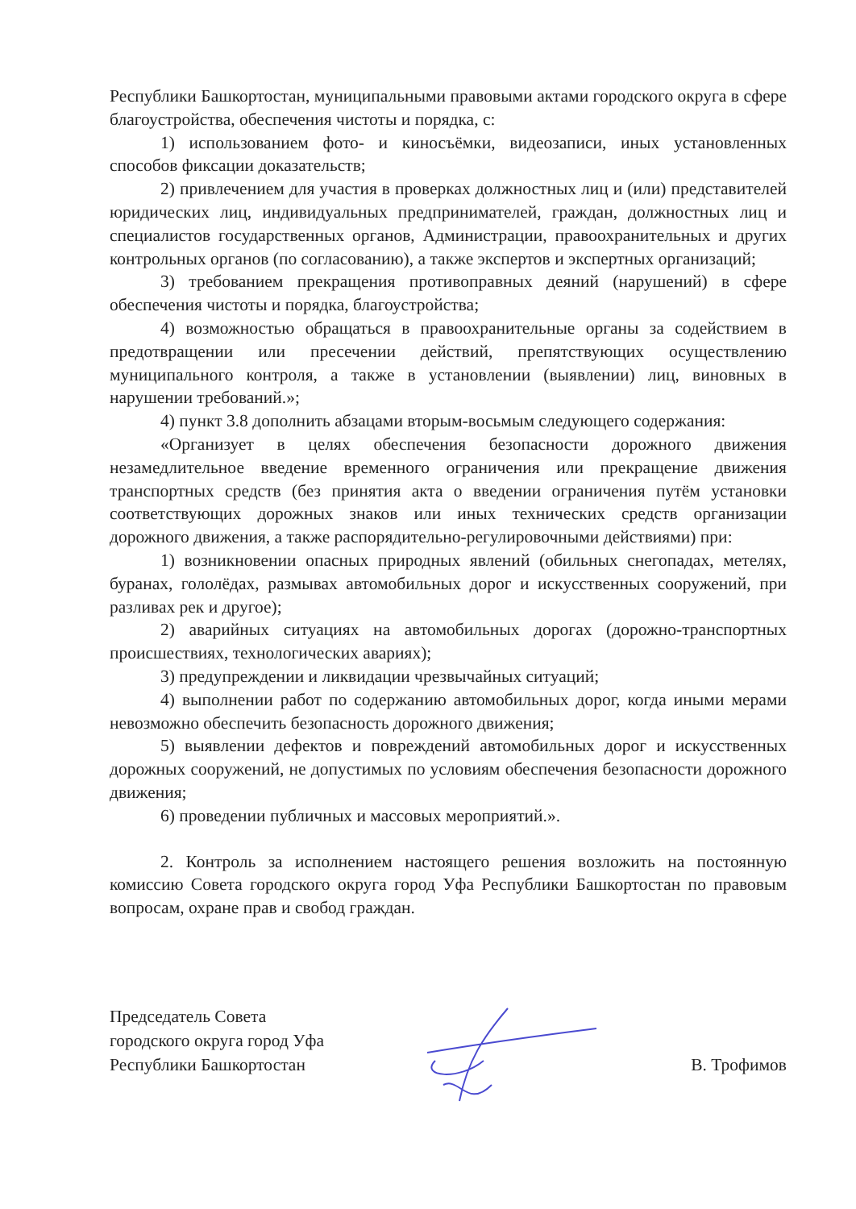Республики Башкортостан, муниципальными правовыми актами городского округа в сфере благоустройства, обеспечения чистоты и порядка, с:
1) использованием фото- и киносъёмки, видеозаписи, иных установленных способов фиксации доказательств;
2) привлечением для участия в проверках должностных лиц и (или) представителей юридических лиц, индивидуальных предпринимателей, граждан, должностных лиц и специалистов государственных органов, Администрации, правоохранительных и других контрольных органов (по согласованию), а также экспертов и экспертных организаций;
3) требованием прекращения противоправных деяний (нарушений) в сфере обеспечения чистоты и порядка, благоустройства;
4) возможностью обращаться в правоохранительные органы за содействием в предотвращении или пресечении действий, препятствующих осуществлению муниципального контроля, а также в установлении (выявлении) лиц, виновных в нарушении требований.»;
4) пункт 3.8 дополнить абзацами вторым-восьмым следующего содержания:
«Организует в целях обеспечения безопасности дорожного движения незамедлительное введение временного ограничения или прекращение движения транспортных средств (без принятия акта о введении ограничения путём установки соответствующих дорожных знаков или иных технических средств организации дорожного движения, а также распорядительно-регулировочными действиями) при:
1) возникновении опасных природных явлений (обильных снегопадах, метелях, буранах, гололёдах, размывах автомобильных дорог и искусственных сооружений, при разливах рек и другое);
2) аварийных ситуациях на автомобильных дорогах (дорожно-транспортных происшествиях, технологических авариях);
3) предупреждении и ликвидации чрезвычайных ситуаций;
4) выполнении работ по содержанию автомобильных дорог, когда иными мерами невозможно обеспечить безопасность дорожного движения;
5) выявлении дефектов и повреждений автомобильных дорог и искусственных дорожных сооружений, не допустимых по условиям обеспечения безопасности дорожного движения;
6) проведении публичных и массовых мероприятий.».
2. Контроль за исполнением настоящего решения возложить на постоянную комиссию Совета городского округа город Уфа Республики Башкортостан по правовым вопросам, охране прав и свобод граждан.
Председатель Совета
городского округа город Уфа
Республики Башкортостан
В. Трофимов